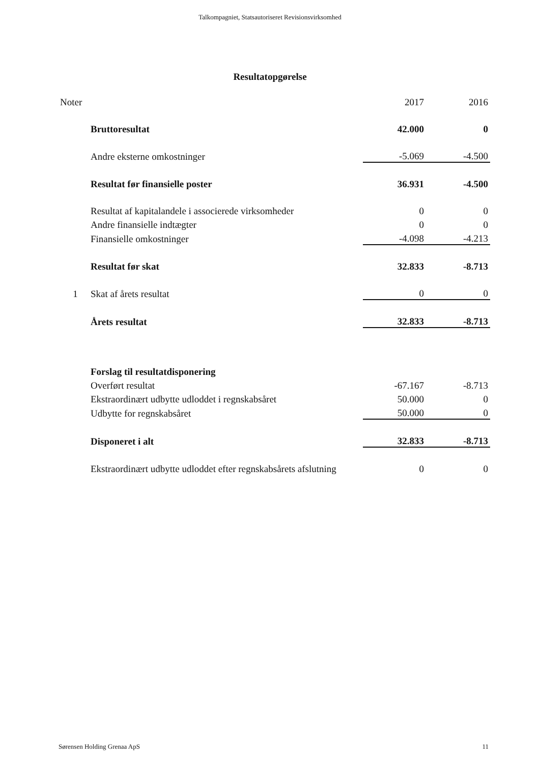Talkompagniet, Statsautoriseret Revisionsvirksomhed
Resultatopgørelse
| Noter | | 2017 | 2016 |
| | Bruttoresultat | 42.000 | 0 |
| | Andre eksterne omkostninger | -5.069 | -4.500 |
| | Resultat før finansielle poster | 36.931 | -4.500 |
| | Resultat af kapitalandele i associerede virksomheder | 0 | 0 |
| | Andre finansielle indtægter | 0 | 0 |
| | Finansielle omkostninger | -4.098 | -4.213 |
| | Resultat før skat | 32.833 | -8.713 |
| 1 | Skat af årets resultat | 0 | 0 |
| | Årets resultat | 32.833 | -8.713 |
| | Forslag til resultatdisponering | | |
| | Overført resultat | -67.167 | -8.713 |
| | Ekstraordinært udbytte udloddet i regnskabsåret | 50.000 | 0 |
| | Udbytte for regnskabsåret | 50.000 | 0 |
| | Disponeret i alt | 32.833 | -8.713 |
| | Ekstraordinært udbytte udloddet efter regnskabsårets afslutning | 0 | 0 |
Sørensen Holding Grenaa ApS 11